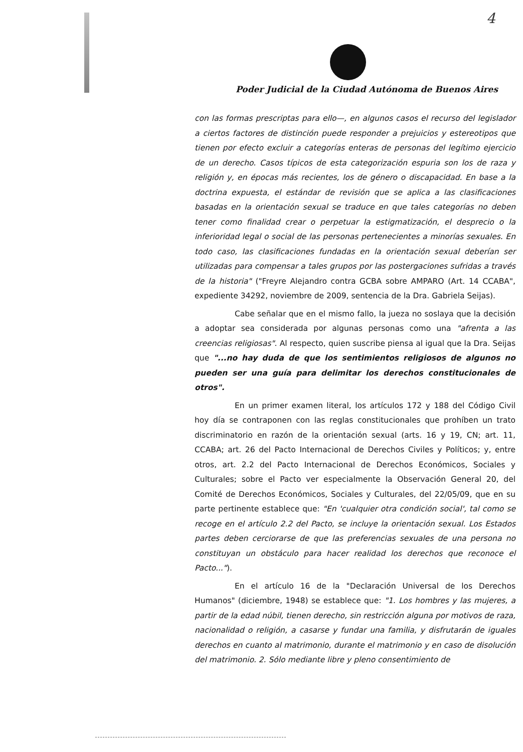4
Poder Judicial de la Ciudad Autónoma de Buenos Aires
con las formas prescriptas para ello—, en algunos casos el recurso del legislador a ciertos factores de distinción puede responder a prejuicios y estereotipos que tienen por efecto excluir a categorías enteras de personas del legítimo ejercicio de un derecho. Casos típicos de esta categorización espuria son los de raza y religión y, en épocas más recientes, los de género o discapacidad. En base a la doctrina expuesta, el estándar de revisión que se aplica a las clasificaciones basadas en la orientación sexual se traduce en que tales categorías no deben tener como finalidad crear o perpetuar la estigmatización, el desprecio o la inferioridad legal o social de las personas pertenecientes a minorías sexuales. En todo caso, las clasificaciones fundadas en la orientación sexual deberían ser utilizadas para compensar a tales grupos por las postergaciones sufridas a través de la historia" ("Freyre Alejandro contra GCBA sobre AMPARO (Art. 14 CCABA", expediente 34292, noviembre de 2009, sentencia de la Dra. Gabriela Seijas).
Cabe señalar que en el mismo fallo, la jueza no soslaya que la decisión a adoptar sea considerada por algunas personas como una "afrenta a las creencias religiosas". Al respecto, quien suscribe piensa al igual que la Dra. Seijas que "...no hay duda de que los sentimientos religiosos de algunos no pueden ser una guía para delimitar los derechos constitucionales de otros".
En un primer examen literal, los artículos 172 y 188 del Código Civil hoy día se contraponen con las reglas constitucionales que prohíben un trato discriminatorio en razón de la orientación sexual (arts. 16 y 19, CN; art. 11, CCABA; art. 26 del Pacto Internacional de Derechos Civiles y Políticos; y, entre otros, art. 2.2 del Pacto Internacional de Derechos Económicos, Sociales y Culturales; sobre el Pacto ver especialmente la Observación General 20, del Comité de Derechos Económicos, Sociales y Culturales, del 22/05/09, que en su parte pertinente establece que: "En 'cualquier otra condición social', tal como se recoge en el artículo 2.2 del Pacto, se incluye la orientación sexual. Los Estados partes deben cerciorarse de que las preferencias sexuales de una persona no constituyan un obstáculo para hacer realidad los derechos que reconoce el Pacto...").
En el artículo 16 de la "Declaración Universal de los Derechos Humanos" (diciembre, 1948) se establece que: "1. Los hombres y las mujeres, a partir de la edad núbil, tienen derecho, sin restricción alguna por motivos de raza, nacionalidad o religión, a casarse y fundar una familia, y disfrutarán de iguales derechos en cuanto al matrimonio, durante el matrimonio y en caso de disolución del matrimonio. 2. Sólo mediante libre y pleno consentimiento de